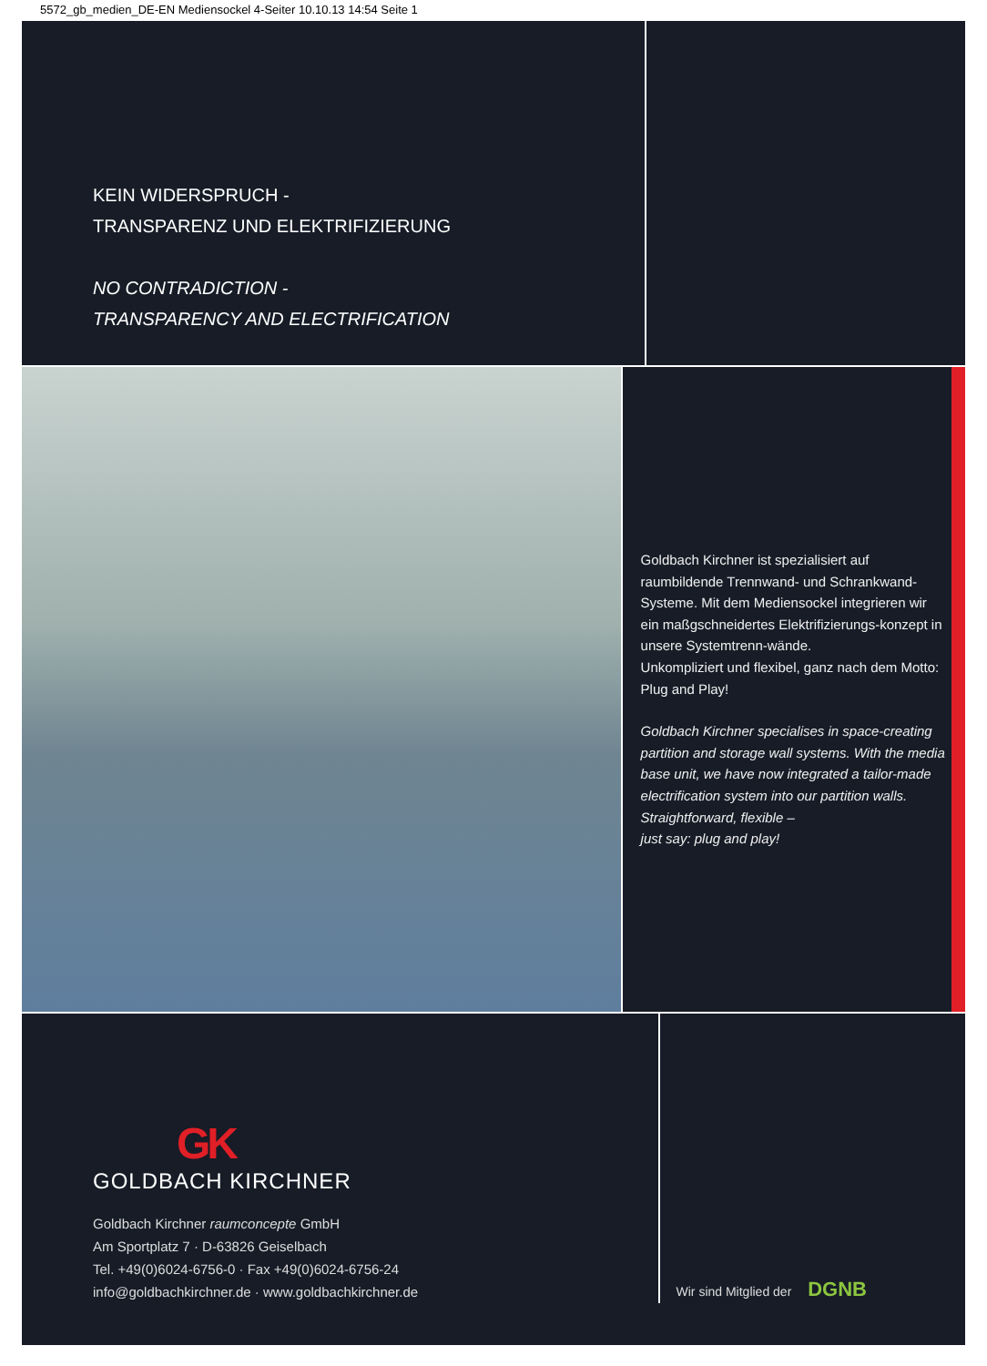5572_gb_medien_DE-EN Mediensockel 4-Seiter 10.10.13 14:54 Seite 1
KEIN WIDERSPRUCH -
TRANSPARENZ UND ELEKTRIFIZIERUNG
NO CONTRADICTION -
TRANSPARENCY AND ELECTRIFICATION
Goldbach Kirchner ist spezialisiert auf raumbildende Trennwand- und Schrankwand-Systeme. Mit dem Mediensockel integrieren wir ein maßgschneidertes Elektrifizierungs-konzept in unsere Systemtrenn-wände.
Unkompliziert und flexibel, ganz nach dem Motto: Plug and Play!
Goldbach Kirchner specialises in space-creating partition and storage wall systems. With the media base unit, we have now integrated a tailor-made electrification system into our partition walls.
Straightforward, flexible –
just say: plug and play!
GK
GOLDBACH KIRCHNER
Goldbach Kirchner raumconcepte GmbH
Am Sportplatz 7 · D-63826 Geiselbach
Tel. +49(0)6024-6756-0 · Fax +49(0)6024-6756-24
info@goldbachkirchner.de · www.goldbachkirchner.de
Wir sind Mitglied der DGNB